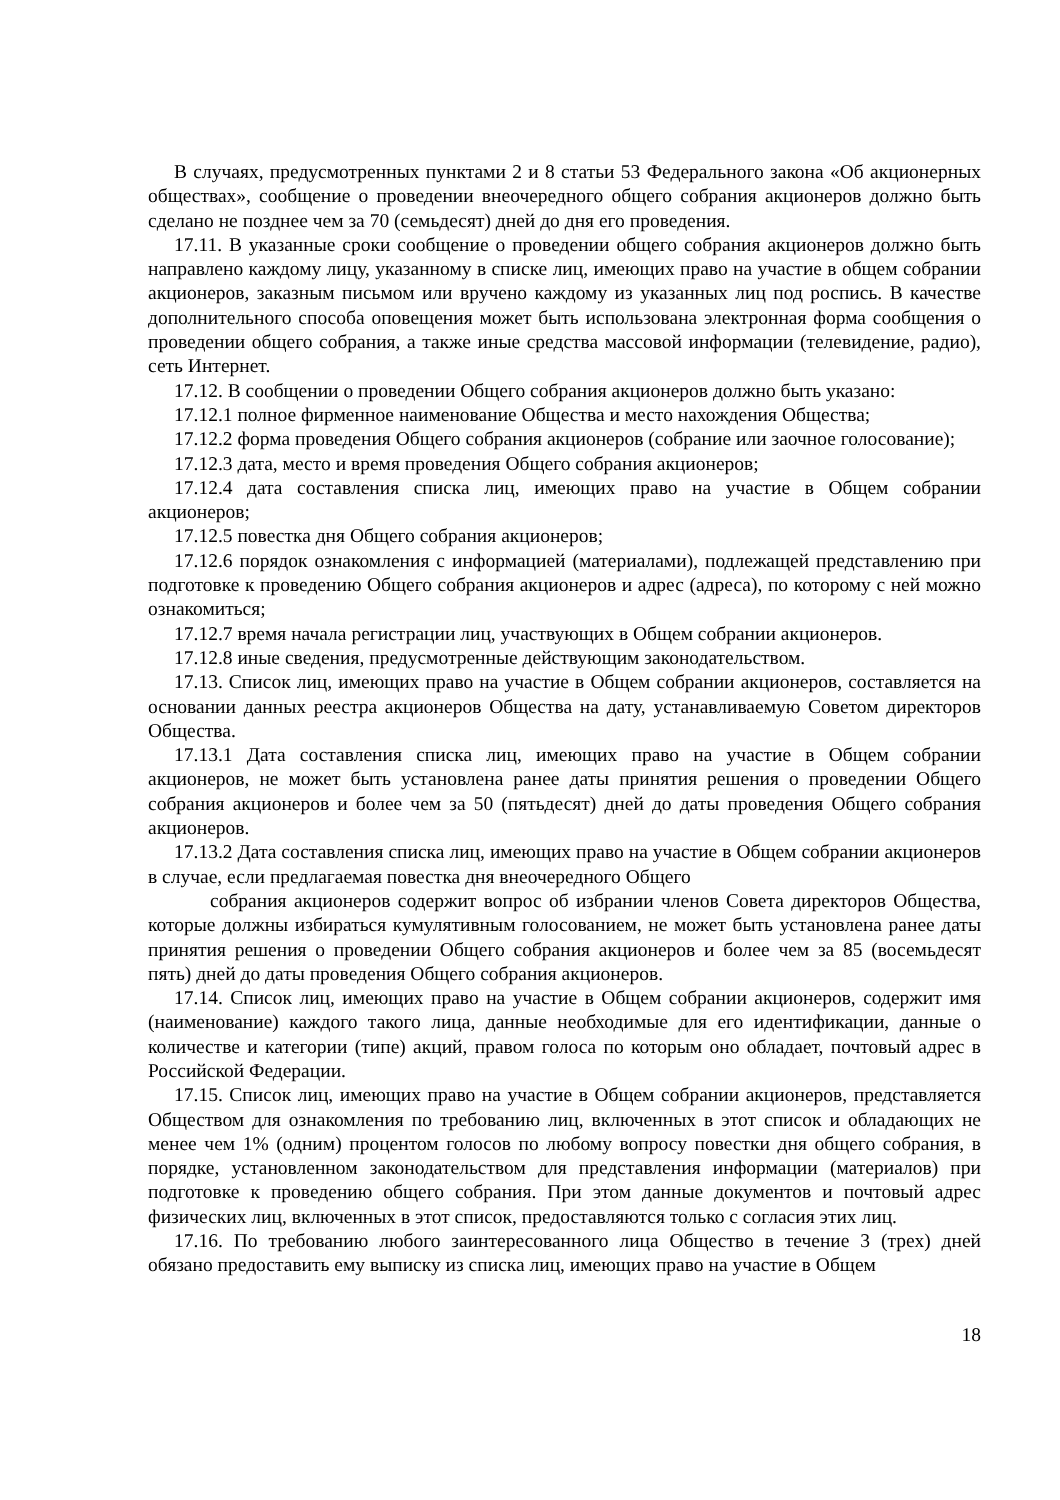В случаях, предусмотренных пунктами 2 и 8 статьи 53 Федерального закона «Об акционерных обществах», сообщение о проведении внеочередного общего собрания акционеров должно быть сделано не позднее чем за 70 (семьдесят) дней до дня его проведения.
17.11. В указанные сроки сообщение о проведении общего собрания акционеров должно быть направлено каждому лицу, указанному в списке лиц, имеющих право на участие в общем собрании акционеров, заказным письмом или вручено каждому из указанных лиц под роспись. В качестве дополнительного способа оповещения может быть использована электронная форма сообщения о проведении общего собрания, а также иные средства массовой информации (телевидение, радио), сеть Интернет.
17.12. В сообщении о проведении Общего собрания акционеров должно быть указано:
17.12.1 полное фирменное наименование Общества и место нахождения Общества;
17.12.2 форма проведения Общего собрания акционеров (собрание или заочное голосование);
17.12.3 дата, место и время проведения Общего собрания акционеров;
17.12.4 дата составления списка лиц, имеющих право на участие в Общем собрании акционеров;
17.12.5 повестка дня Общего собрания акционеров;
17.12.6 порядок ознакомления с информацией (материалами), подлежащей представлению при подготовке к проведению Общего собрания акционеров и адрес (адреса), по которому с ней можно ознакомиться;
17.12.7 время начала регистрации лиц, участвующих в Общем собрании акционеров.
17.12.8 иные сведения, предусмотренные действующим законодательством.
17.13. Список лиц, имеющих право на участие в Общем собрании акционеров, составляется на основании данных реестра акционеров Общества на дату, устанавливаемую Советом директоров Общества.
17.13.1 Дата составления списка лиц, имеющих право на участие в Общем собрании акционеров, не может быть установлена ранее даты принятия решения о проведении Общего собрания акционеров и более чем за 50 (пятьдесят) дней до даты проведения Общего собрания акционеров.
17.13.2 Дата составления списка лиц, имеющих право на участие в Общем собрании акционеров в случае, если предлагаемая повестка дня внеочередного Общего
собрания акционеров содержит вопрос об избрании членов Совета директоров Общества, которые должны избираться кумулятивным голосованием, не может быть установлена ранее даты принятия решения о проведении Общего собрания акционеров и более чем за 85 (восемьдесят пять) дней до даты проведения Общего собрания акционеров.
17.14. Список лиц, имеющих право на участие в Общем собрании акционеров, содержит имя (наименование) каждого такого лица, данные необходимые для его идентификации, данные о количестве и категории (типе) акций, правом голоса по которым оно обладает, почтовый адрес в Российской Федерации.
17.15. Список лиц, имеющих право на участие в Общем собрании акционеров, представляется Обществом для ознакомления по требованию лиц, включенных в этот список и обладающих не менее чем 1% (одним) процентом голосов по любому вопросу повестки дня общего собрания, в порядке, установленном законодательством для представления информации (материалов) при подготовке к проведению общего собрания. При этом данные документов и почтовый адрес физических лиц, включенных в этот список, предоставляются только с согласия этих лиц.
17.16. По требованию любого заинтересованного лица Общество в течение 3 (трех) дней обязано предоставить ему выписку из списка лиц, имеющих право на участие в Общем
18